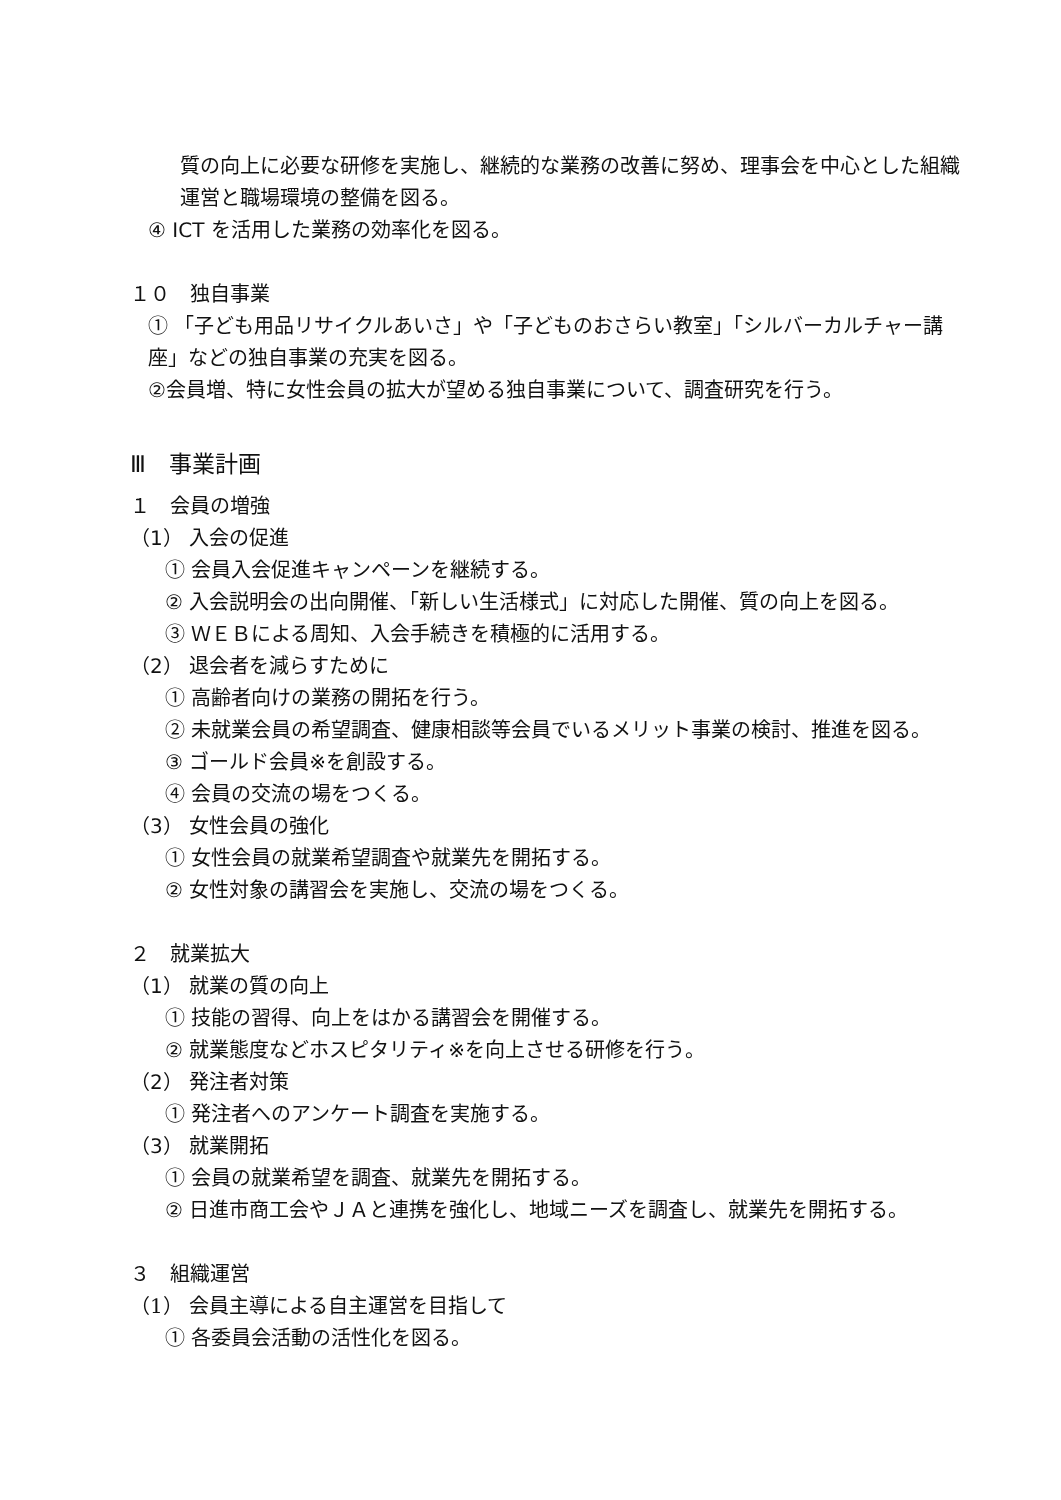質の向上に必要な研修を実施し、継続的な業務の改善に努め、理事会を中心とした組織運営と職場環境の整備を図る。
④ ICT を活用した業務の効率化を図る。
１０　独自事業
① 「子ども用品リサイクルあいさ」や「子どものおさらい教室」「シルバーカルチャー講座」などの独自事業の充実を図る。
②会員増、特に女性会員の拡大が望める独自事業について、調査研究を行う。
Ⅲ　事業計画
１　会員の増強
（1） 入会の促進
① 会員入会促進キャンペーンを継続する。
② 入会説明会の出向開催、「新しい生活様式」に対応した開催、質の向上を図る。
③ ＷＥＢによる周知、入会手続きを積極的に活用する。
（2） 退会者を減らすために
① 高齢者向けの業務の開拓を行う。
② 未就業会員の希望調査、健康相談等会員でいるメリット事業の検討、推進を図る。
③ ゴールド会員※を創設する。
④ 会員の交流の場をつくる。
（3） 女性会員の強化
① 女性会員の就業希望調査や就業先を開拓する。
② 女性対象の講習会を実施し、交流の場をつくる。
２　就業拡大
（1） 就業の質の向上
① 技能の習得、向上をはかる講習会を開催する。
② 就業態度などホスピタリティ※を向上させる研修を行う。
（2） 発注者対策
① 発注者へのアンケート調査を実施する。
（3） 就業開拓
① 会員の就業希望を調査、就業先を開拓する。
② 日進市商工会やＪＡと連携を強化し、地域ニーズを調査し、就業先を開拓する。
３　組織運営
（1） 会員主導による自主運営を目指して
① 各委員会活動の活性化を図る。